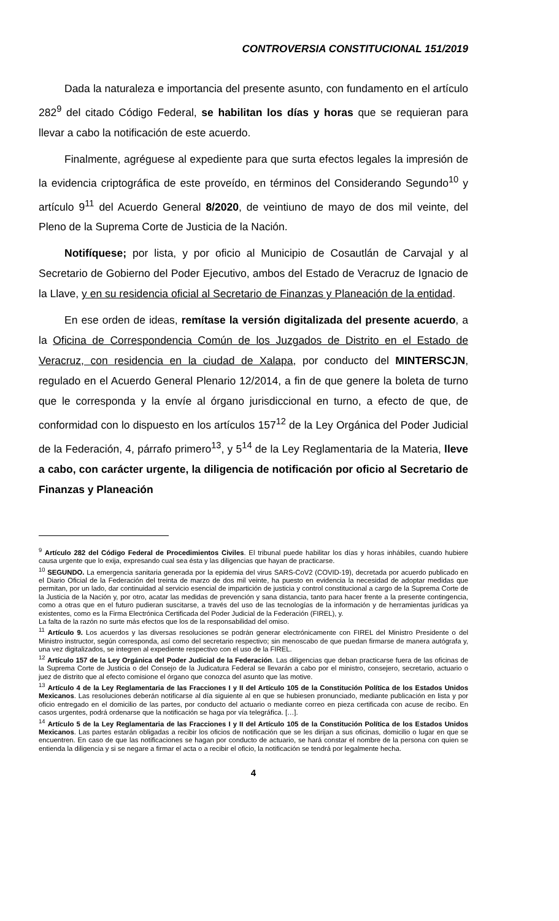CONTROVERSIA CONSTITUCIONAL 151/2019
Dada la naturaleza e importancia del presente asunto, con fundamento en el artículo 282<sup>9</sup> del citado Código Federal, se habilitan los días y horas que se requieran para llevar a cabo la notificación de este acuerdo.
Finalmente, agréguese al expediente para que surta efectos legales la impresión de la evidencia criptográfica de este proveído, en términos del Considerando Segundo<sup>10</sup> y artículo 9<sup>11</sup> del Acuerdo General 8/2020, de veintiuno de mayo de dos mil veinte, del Pleno de la Suprema Corte de Justicia de la Nación.
Notifíquese; por lista, y por oficio al Municipio de Cosautlán de Carvajal y al Secretario de Gobierno del Poder Ejecutivo, ambos del Estado de Veracruz de Ignacio de la Llave, y en su residencia oficial al Secretario de Finanzas y Planeación de la entidad.
En ese orden de ideas, remítase la versión digitalizada del presente acuerdo, a la Oficina de Correspondencia Común de los Juzgados de Distrito en el Estado de Veracruz, con residencia en la ciudad de Xalapa, por conducto del MINTERSCJN, regulado en el Acuerdo General Plenario 12/2014, a fin de que genere la boleta de turno que le corresponda y la envíe al órgano jurisdiccional en turno, a efecto de que, de conformidad con lo dispuesto en los artículos 157<sup>12</sup> de la Ley Orgánica del Poder Judicial de la Federación, 4, párrafo primero<sup>13</sup>, y 5<sup>14</sup> de la Ley Reglamentaria de la Materia, lleve a cabo, con carácter urgente, la diligencia de notificación por oficio al Secretario de Finanzas y Planeación
<sup>9</sup> Artículo 282 del Código Federal de Procedimientos Civiles. El tribunal puede habilitar los días y horas inhábiles, cuando hubiere causa urgente que lo exija, expresando cual sea ésta y las diligencias que hayan de practicarse.
<sup>10</sup> SEGUNDO. La emergencia sanitaria generada por la epidemia del virus SARS-CoV2 (COVID-19), decretada por acuerdo publicado en el Diario Oficial de la Federación del treinta de marzo de dos mil veinte, ha puesto en evidencia la necesidad de adoptar medidas que permitan, por un lado, dar continuidad al servicio esencial de impartición de justicia y control constitucional a cargo de la Suprema Corte de la Justicia de la Nación y, por otro, acatar las medidas de prevención y sana distancia, tanto para hacer frente a la presente contingencia, como a otras que en el futuro pudieran suscitarse, a través del uso de las tecnologías de la información y de herramientas jurídicas ya existentes, como es la Firma Electrónica Certificada del Poder Judicial de la Federación (FIREL), y.
La falta de la razón no surte más efectos que los de la responsabilidad del omiso.
<sup>11</sup> Artículo 9. Los acuerdos y las diversas resoluciones se podrán generar electrónicamente con FIREL del Ministro Presidente o del Ministro instructor, según corresponda, así como del secretario respectivo; sin menoscabo de que puedan firmarse de manera autógrafa y, una vez digitalizados, se integren al expediente respectivo con el uso de la FIREL.
<sup>12</sup> Artículo 157 de la Ley Orgánica del Poder Judicial de la Federación. Las diligencias que deban practicarse fuera de las oficinas de la Suprema Corte de Justicia o del Consejo de la Judicatura Federal se llevarán a cabo por el ministro, consejero, secretario, actuario o juez de distrito que al efecto comisione el órgano que conozca del asunto que las motive.
<sup>13</sup> Artículo 4 de la Ley Reglamentaria de las Fracciones I y II del Artículo 105 de la Constitución Política de los Estados Unidos Mexicanos. Las resoluciones deberán notificarse al día siguiente al en que se hubiesen pronunciado, mediante publicación en lista y por oficio entregado en el domicilio de las partes, por conducto del actuario o mediante correo en pieza certificada con acuse de recibo. En casos urgentes, podrá ordenarse que la notificación se haga por vía telegráfica. […].
<sup>14</sup> Artículo 5 de la Ley Reglamentaria de las Fracciones I y II del Artículo 105 de la Constitución Política de los Estados Unidos Mexicanos. Las partes estarán obligadas a recibir los oficios de notificación que se les dirijan a sus oficinas, domicilio o lugar en que se encuentren. En caso de que las notificaciones se hagan por conducto de actuario, se hará constar el nombre de la persona con quien se entienda la diligencia y si se negare a firmar el acta o a recibir el oficio, la notificación se tendrá por legalmente hecha.
4